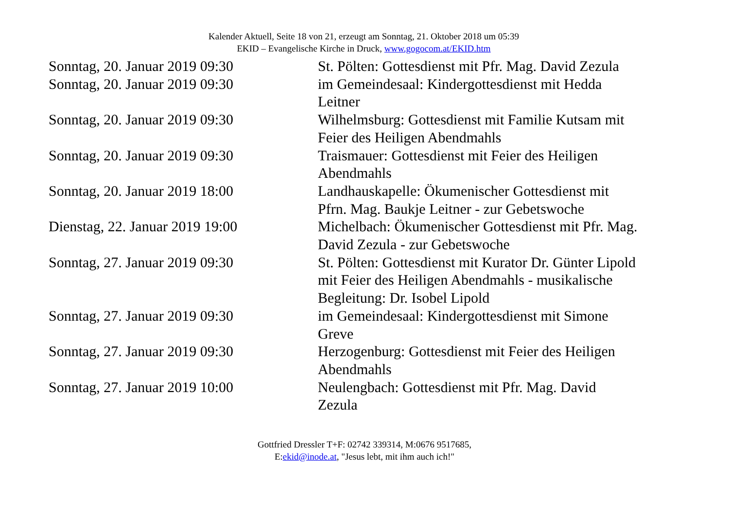Kalender Aktuell, Seite 18 von 21, erzeugt am Sonntag, 21. Oktober 2018 um 05:39
EKID – Evangelische Kirche in Druck, www.gogocom.at/EKID.htm
| Sonntag, 20. Januar 2019 09:30 | St. Pölten: Gottesdienst mit Pfr. Mag. David Zezula |
| Sonntag, 20. Januar 2019 09:30 | im Gemeindesaal: Kindergottesdienst mit Hedda Leitner |
| Sonntag, 20. Januar 2019 09:30 | Wilhelmsburg: Gottesdienst mit Familie Kutsam mit Feier des Heiligen Abendmahls |
| Sonntag, 20. Januar 2019 09:30 | Traismauer: Gottesdienst mit Feier des Heiligen Abendmahls |
| Sonntag, 20. Januar 2019 18:00 | Landhauskapelle: Ökumenischer Gottesdienst mit Pfrn. Mag. Baukje Leitner - zur Gebetswoche |
| Dienstag, 22. Januar 2019 19:00 | Michelbach: Ökumenischer Gottesdienst mit Pfr. Mag. David Zezula - zur Gebetswoche |
| Sonntag, 27. Januar 2019 09:30 | St. Pölten: Gottesdienst mit Kurator Dr. Günter Lipold mit Feier des Heiligen Abendmahls - musikalische Begleitung: Dr. Isobel Lipold |
| Sonntag, 27. Januar 2019 09:30 | im Gemeindesaal: Kindergottesdienst mit Simone Greve |
| Sonntag, 27. Januar 2019 09:30 | Herzogenburg: Gottesdienst mit Feier des Heiligen Abendmahls |
| Sonntag, 27. Januar 2019 10:00 | Neulengbach: Gottesdienst mit Pfr. Mag. David Zezula |
Gottfried Dressler T+F: 02742 339314, M:0676 9517685,
E:ekid@inode.at, "Jesus lebt, mit ihm auch ich!"